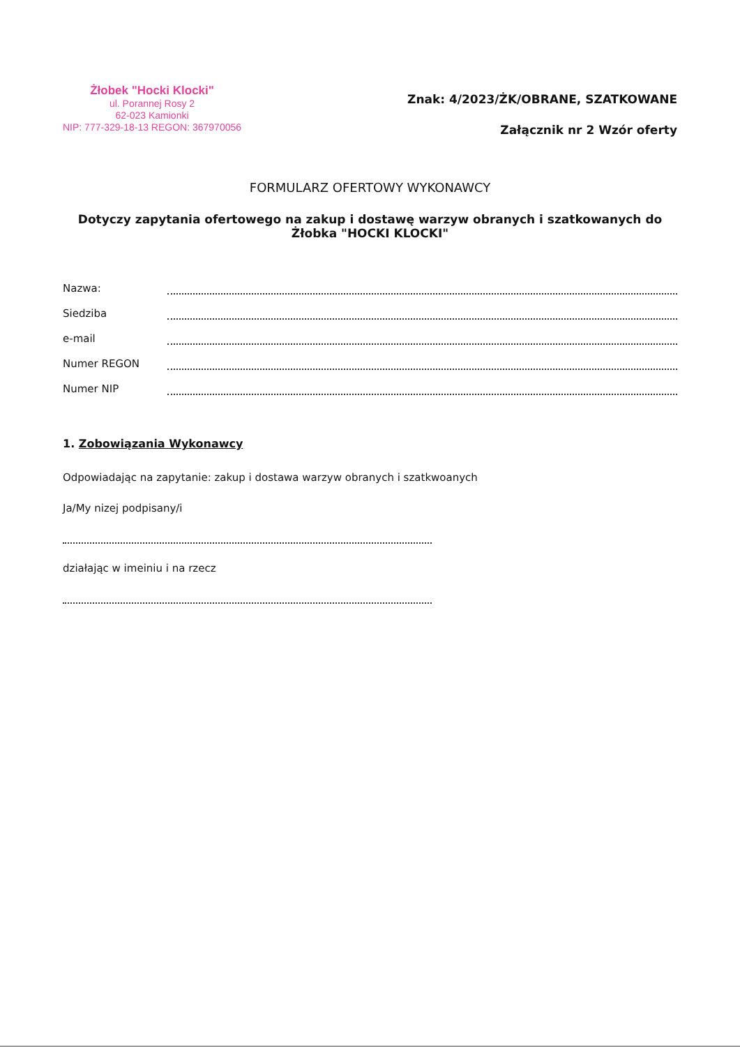Żłobek "Hocki Klocki"
ul. Porannej Rosy 2
62-023 Kamionki
NIP: 777-329-18-13 REGON: 367970056
Znak: 4/2023/ŻK/OBRANE, SZATKOWANE
Załącznik nr 2 Wzór oferty
FORMULARZ OFERTOWY WYKONAWCY
Dotyczy zapytania ofertowego na zakup i dostawę warzyw obranych i szatkowanych do Żłobka "HOCKI KLOCKI"
Nazwa:
Siedziba
e-mail
Numer REGON
Numer NIP
1. Zobowiązania Wykonawcy
Odpowiadając na zapytanie: zakup i dostawa warzyw obranych i szatkwoanych
Ja/My nizej podpisany/i
działając w imeiniu i na rzecz